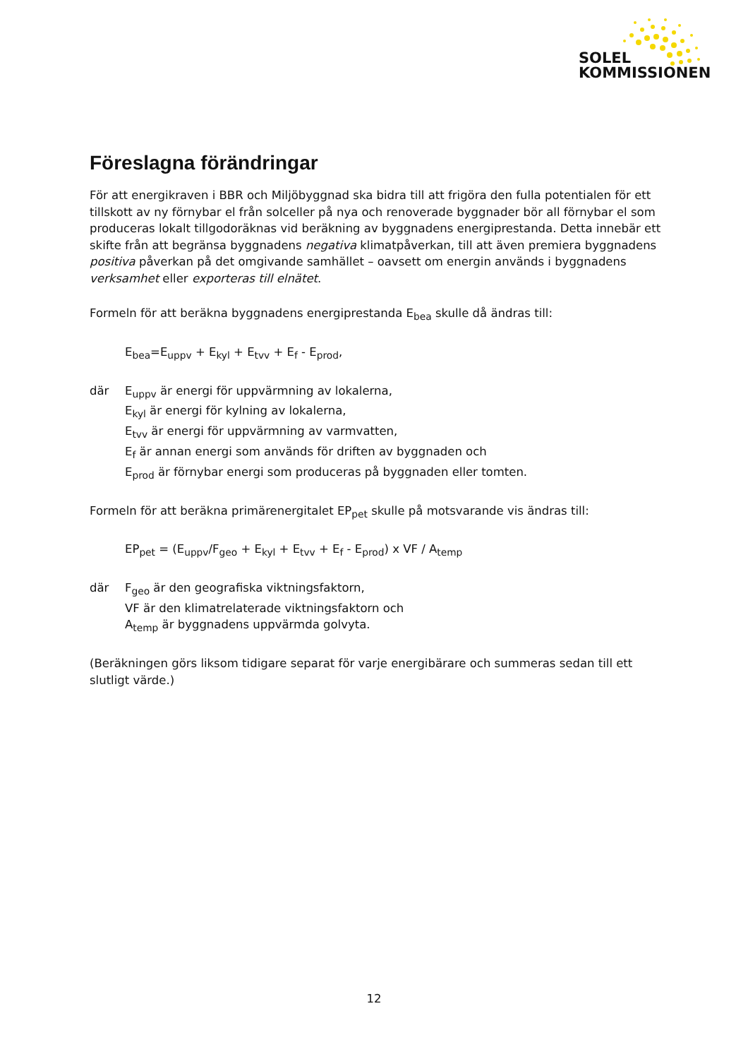SOLEL
KOMMISSIONEN
Föreslagna förändringar
För att energikraven i BBR och Miljöbyggnad ska bidra till att frigöra den fulla potentialen för ett tillskott av ny förnybar el från solceller på nya och renoverade byggnader bör all förnybar el som produceras lokalt tillgodoräknas vid beräkning av byggnadens energiprestanda. Detta innebär ett skifte från att begränsa byggnadens negativa klimatpåverkan, till att även premiera byggnadens positiva påverkan på det omgivande samhället – oavsett om energin används i byggnadens verksamhet eller exporteras till elnätet.
Formeln för att beräkna byggnadens energiprestanda E<sub>bea</sub> skulle då ändras till:
E<sub>bea</sub>=E<sub>uppv</sub> + E<sub>kyl</sub> + E<sub>tvv</sub> + E<sub>f</sub> - E<sub>prod</sub>,
där E<sub>uppv</sub> är energi för uppvärmning av lokalerna,
E<sub>kyl</sub> är energi för kylning av lokalerna,
E<sub>tvv</sub> är energi för uppvärmning av varmvatten,
E<sub>f</sub> är annan energi som används för driften av byggnaden och
E<sub>prod</sub> är förnybar energi som produceras på byggnaden eller tomten.
Formeln för att beräkna primärenergitalet EP<sub>pet</sub> skulle på motsvarande vis ändras till:
EP<sub>pet</sub> = (E<sub>uppv</sub>/F<sub>geo</sub> + E<sub>kyl</sub> + E<sub>tvv</sub> + E<sub>f</sub> - E<sub>prod</sub>) x VF / A<sub>temp</sub>
där F<sub>geo</sub> är den geografiska viktningsfaktorn,
VF är den klimatrelaterade viktningsfaktorn och
A<sub>temp</sub> är byggnadens uppvärmda golvyta.
(Beräkningen görs liksom tidigare separat för varje energibärare och summeras sedan till ett slutligt värde.)
12